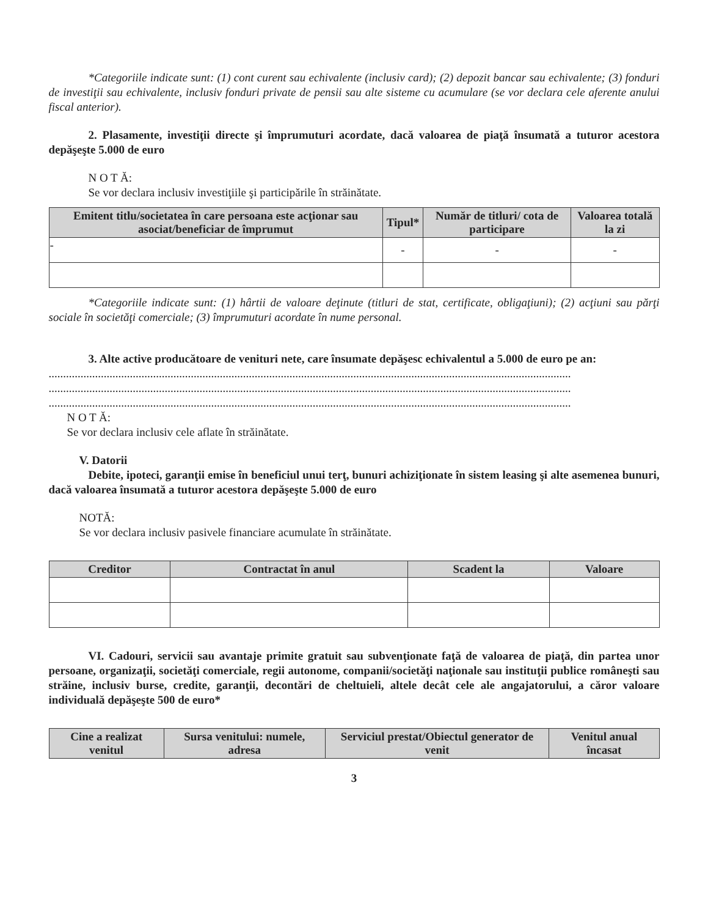*Categoriile indicate sunt: (1) cont curent sau echivalente (inclusiv card); (2) depozit bancar sau echivalente; (3) fonduri de investiţii sau echivalente, inclusiv fonduri private de pensii sau alte sisteme cu acumulare (se vor declara cele aferente anului fiscal anterior).
2. Plasamente, investiţii directe şi împrumuturi acordate, dacă valoarea de piaţă însumată a tuturor acestora depăşeşte 5.000 de euro
N O T Ă:
Se vor declara inclusiv investiţiile şi participările în străinătate.
| Emitent titlu/societatea în care persoana este acţionar sau asociat/beneficiar de împrumut | Tipul* | Număr de titluri/ cota de participare | Valoarea totală la zi |
| --- | --- | --- | --- |
| - | - | - | - |
*Categoriile indicate sunt: (1) hârtii de valoare deţinute (titluri de stat, certificate, obligaţiuni); (2) acţiuni sau părţi sociale în societăţi comerciale; (3) împrumuturi acordate în nume personal.
3. Alte active producătoare de venituri nete, care însumate depăşesc echivalentul a 5.000 de euro pe an:
....................................................................................................................................................................................
....................................................................................................................................................................................
....................................................................................................................................................................................
N O T Ă:
Se vor declara inclusiv cele aflate în străinătate.
V. Datorii
Debite, ipoteci, garanţii emise în beneficiul unui terţ, bunuri achiziţionate în sistem leasing şi alte asemenea bunuri, dacă valoarea însumată a tuturor acestora depăşeşte 5.000 de euro
NOTĂ:
Se vor declara inclusiv pasivele financiare acumulate în străinătate.
| Creditor | Contractat în anul | Scadent la | Valoare |
| --- | --- | --- | --- |
VI. Cadouri, servicii sau avantaje primite gratuit sau subvenţionate faţă de valoarea de piaţă, din partea unor persoane, organizaţii, societăţi comerciale, regii autonome, companii/societăţi naţionale sau instituţii publice româneşti sau străine, inclusiv burse, credite, garanţii, decontări de cheltuieli, altele decât cele ale angajatorului, a căror valoare individuală depăşeşte 500 de euro*
| Cine a realizat venitul | Sursa venitului: numele, adresa | Serviciul prestat/Obiectul generator de venit | Venitul anual încasat |
| --- | --- | --- | --- |
3